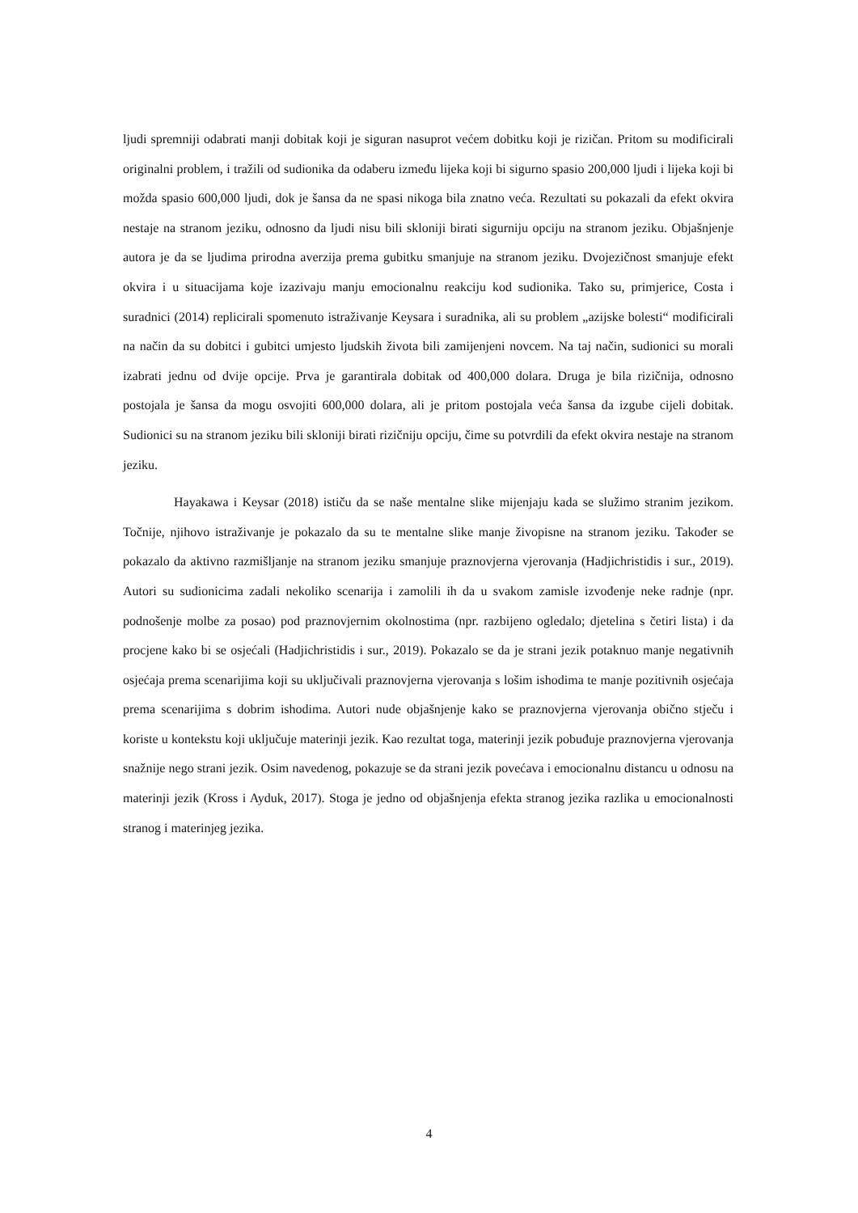ljudi spremniji odabrati manji dobitak koji je siguran nasuprot većem dobitku koji je rizičan. Pritom su modificirali originalni problem, i tražili od sudionika da odaberu između lijeka koji bi sigurno spasio 200,000 ljudi i lijeka koji bi možda spasio 600,000 ljudi, dok je šansa da ne spasi nikoga bila znatno veća. Rezultati su pokazali da efekt okvira nestaje na stranom jeziku, odnosno da ljudi nisu bili skloniji birati sigurniju opciju na stranom jeziku. Objašnjenje autora je da se ljudima prirodna averzija prema gubitku smanjuje na stranom jeziku. Dvojezičnost smanjuje efekt okvira i u situacijama koje izazivaju manju emocionalnu reakciju kod sudionika. Tako su, primjerice, Costa i suradnici (2014) replicirali spomenuto istraživanje Keysara i suradnika, ali su problem „azijske bolesti“ modificirali na način da su dobitci i gubitci umjesto ljudskih života bili zamijenjeni novcem. Na taj način, sudionici su morali izabrati jednu od dvije opcije. Prva je garantirala dobitak od 400,000 dolara. Druga je bila rizičnija, odnosno postojala je šansa da mogu osvojiti 600,000 dolara, ali je pritom postojala veća šansa da izgube cijeli dobitak. Sudionici su na stranom jeziku bili skloniji birati rizičniju opciju, čime su potvrdili da efekt okvira nestaje na stranom jeziku.
Hayakawa i Keysar (2018) ističu da se naše mentalne slike mijenjaju kada se služimo stranim jezikom. Točnije, njihovo istraživanje je pokazalo da su te mentalne slike manje živopisne na stranom jeziku. Također se pokazalo da aktivno razmišljanje na stranom jeziku smanjuje praznovjerna vjerovanja (Hadjichristidis i sur., 2019). Autori su sudionicima zadali nekoliko scenarija i zamolili ih da u svakom zamisle izvođenje neke radnje (npr. podnošenje molbe za posao) pod praznovjernim okolnostima (npr. razbijeno ogledalo; djetelina s četiri lista) i da procjene kako bi se osjećali (Hadjichristidis i sur., 2019). Pokazalo se da je strani jezik potaknuo manje negativnih osjećaja prema scenarijima koji su uključivali praznovjerna vjerovanja s lošim ishodima te manje pozitivnih osjećaja prema scenarijima s dobrim ishodima. Autori nude objašnjenje kako se praznovjerna vjerovanja obično stječu i koriste u kontekstu koji uključuje materinji jezik. Kao rezultat toga, materinji jezik pobuđuje praznovjerna vjerovanja snažnije nego strani jezik. Osim navedenog, pokazuje se da strani jezik povećava i emocionalnu distancu u odnosu na materinji jezik (Kross i Ayduk, 2017). Stoga je jedno od objašnjenja efekta stranog jezika razlika u emocionalnosti stranog i materinjeg jezika.
4